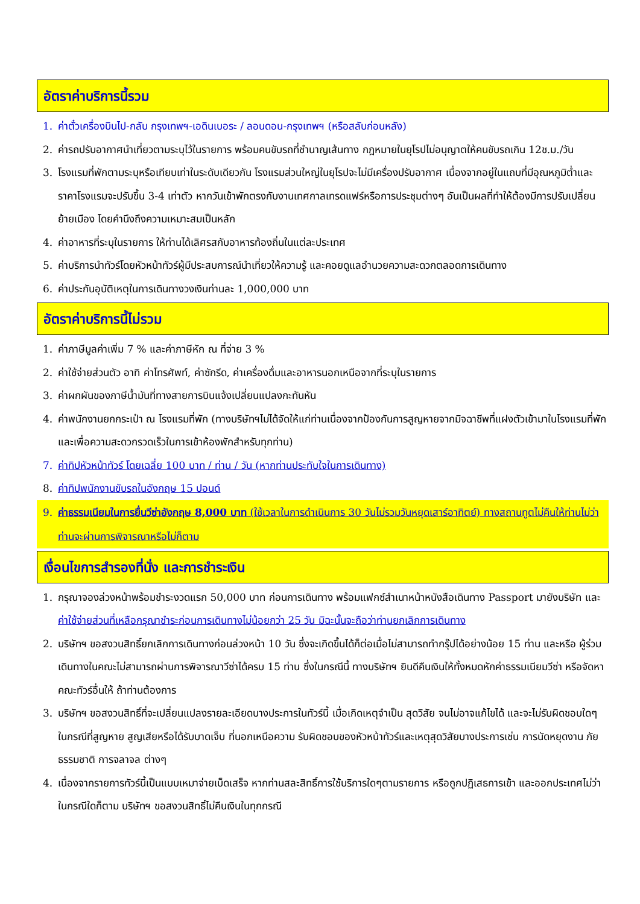อัตราค่าบริการนี้รวม
1. ค่าตั๋วเครื่องบินไป-กลับ กรุงเทพฯ-เอดินเบอระ / ลอนดอน-กรุงเทพฯ (หรือสลับก่อนหลัง)
2. ค่ารถปรับอากาศนำเที่ยวตามระบุไว้ในรายการ พร้อมคนขับรถที่ชำนาญเส้นทาง กฎหมายในยุโรปไม่อนุญาตให้คนขับรถเกิน 12ช.ม./วัน
3. โรงแรมที่พักตามระบุหรือเทียบเท่าในระดับเดียวกัน โรงแรมส่วนใหญ่ในยุโรปจะไม่มีเครื่องปรับอากาศ เนื่องจากอยู่ในแถบที่มีอุณหภูมิต่ำและราคาโรงแรมจะปรับขึ้น 3-4 เท่าตัว หากวันเข้าพักตรงกับงานเทศกาลเทรดแฟร์หรือการประชุมต่างๆ อันเป็นผลที่ทำให้ต้องมีการปรับเปลี่ยนย้ายเมือง โดยคำนึงถึงความเหมาะสมเป็นหลัก
4. ค่าอาหารที่ระบุในรายการ ให้ท่านได้เลิศรสกับอาหารท้องถิ่นในแต่ละประเทศ
5. ค่าบริการนำทัวร์โดยหัวหน้าทัวร์ผู้มีประสบการณ์นำเที่ยวให้ความรู้ และคอยดูแลอำนวยความสะดวกตลอดการเดินทาง
6. ค่าประกันอุบัติเหตุในการเดินทางวงเงินท่านละ 1,000,000 บาท
อัตราค่าบริการนี้ไม่รวม
1. ค่าภาษีมูลค่าเพิ่ม 7 % และค่าภาษีหัก ณ ที่จ่าย 3 %
2. ค่าใช้จ่ายส่วนตัว อาทิ ค่าโทรศัพท์, ค่าซักรีด, ค่าเครื่องดื่มและอาหารนอกเหนือจากที่ระบุในรายการ
3. ค่าผกผันของภาษีน้ำมันที่ทางสายการบินแจ้งเปลี่ยนแปลงกะทันหัน
4. ค่าพนักงานยกกระเป๋า ณ โรงแรมที่พัก (ทางบริษัทฯไม่ได้จัดให้แก่ท่านเนื่องจากป้องกันการสูญหายจากมิจฉาชีพที่แฝงตัวเข้ามาในโรงแรมที่พัก และเพื่อความสะดวกรวดเร็วในการเข้าห้องพักสำหรับทุกท่าน)
7. ค่าทิปหัวหน้าทัวร์ โดยเฉลี่ย 100 บาท / ท่าน / วัน (หากท่านประทับใจในการเดินทาง)
8. ค่าทิปพนักงานขับรถในอังกฤษ 15 ปอนด์
9. ค่าธรรมเนียมในการยื่นวีซ่าอังกฤษ 8,000 บาท (ใช้เวลาในการดำเนินการ 30 วันไม่รวมวันหยุดเสาร์อาทิตย์) ทางสถานทูตไม่คืนให้ท่านไม่ว่าท่านจะผ่านการพิจารณาหรือไม่ก็ตาม
เงื่อนไขการสำรองที่นั่ง และการชำระเงิน
1. กรุณาจองล่วงหน้าพร้อมชำระงวดแรก 50,000 บาท ก่อนการเดินทาง พร้อมแฟกซ์สำเนาหน้าหนังสือเดินทาง Passport มายังบริษัท และค่าใช้จ่ายส่วนที่เหลือกรุณาชำระก่อนการเดินทางไม่น้อยกว่า 25 วัน มิฉะนั้นจะถือว่าท่านยกเลิกการเดินทาง
2. บริษัทฯ ขอสงวนสิทธิ์ยกเลิกการเดินทางก่อนล่วงหน้า 10 วัน ซึ่งจะเกิดขึ้นได้ก็ต่อเมื่อไม่สามารถทำกรุ๊ปได้อย่างน้อย 15 ท่าน และหรือ ผู้ร่วมเดินทางในคณะไม่สามารถผ่านการพิจารณาวีซ่าได้ครบ 15 ท่าน ซึ่งในกรณีนี้ ทางบริษัทฯ ยินดีคืนเงินให้ทั้งหมดหักค่าธรรมเนียมวีซ่า หรือจัดหาคณะทัวร์อื่นให้ ถ้าท่านต้องการ
3. บริษัทฯ ขอสงวนสิทธิ์ที่จะเปลี่ยนแปลงรายละเอียดบางประการในทัวร์นี้ เมื่อเกิดเหตุจำเป็น สุดวิสัย จนไม่อาจแก้ไขได้ และจะไม่รับผิดชอบใดๆ ในกรณีที่สูญหาย สูญเสียหรือได้รับบาดเจ็บ ที่นอกเหนือความ รับผิดชอบของหัวหน้าทัวร์และเหตุสุดวิสัยบางประการเช่น การนัดหยุดงาน ภัยธรรมชาติ การจลาจล ต่างๆ
4. เนื่องจากรายการทัวร์นี้เป็นแบบเหมาจ่ายเบ็ดเสร็จ หากท่านสละสิทธิ์การใช้บริการใดๆตามรายการ หรือถูกปฏิเสธการเข้า และออกประเทศไม่ว่าในกรณีใดก็ตาม บริษัทฯ ขอสงวนสิทธิ์ไม่คืนเงินในทุกกรณี